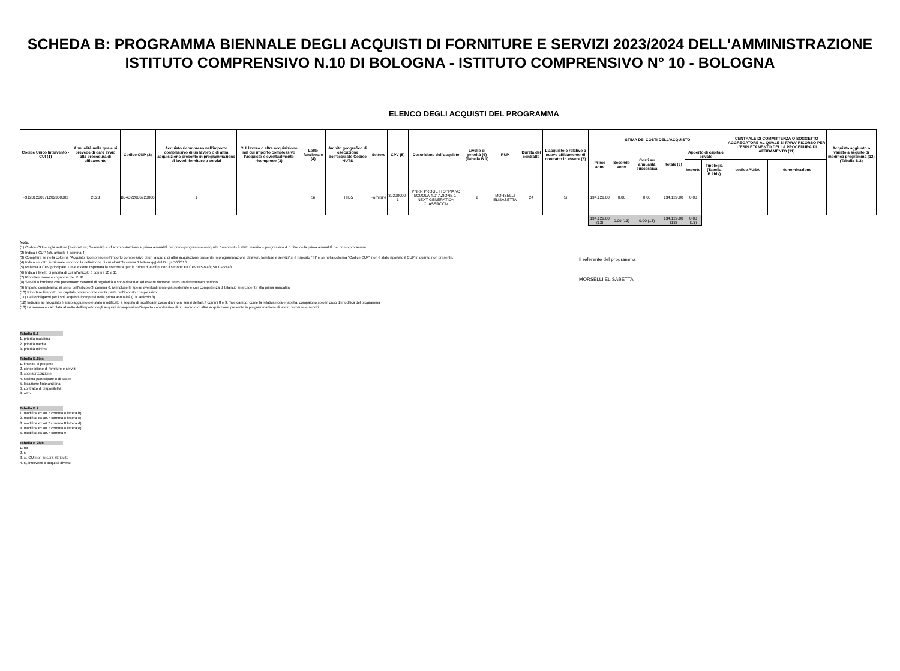SCHEDA B: PROGRAMMA BIENNALE DEGLI ACQUISTI DI FORNITURE E SERVIZI 2023/2024 DELL'AMMINISTRAZIONE
ISTITUTO COMPRENSIVO N.10 DI BOLOGNA - ISTITUTO COMPRENSIVO N° 10 - BOLOGNA
ELENCO DEGLI ACQUISTI DEL PROGRAMMA
| Codice Unico Intervento - CUI (1) | Annualità nella quale si prevede di dare avvio alla procedura di affidamento | Codice CUP (2) | Acquisto ricompreso nell'importo complessivo di un lavoro o di altra acquisizione presente in programmazione di lavori, forniture e servizi | CUI lavoro o altra acquisizione nel cui importo complessivo l'acquisto è eventualmente ricompreso (3) | Lotto funzionale (4) | Ambito geografico di esecuzione dell'acquisto Codice NUTS | Settore | CPV (5) | Descrizione dell'acquisto | Livello di priorità (6) (Tabella B.1) | RUP | Durata del contratto | L'acquisto è relativo a nuovo affidamento di contratto in essere (8) | STIMA DEI COSTI DELL'ACQUISTO | | | | | | CENTRALE DI COMMITTENZA O SOGGETTO AGGREGATORE AL QUALE SI FARA' RICORSO PER L'ESPLETAMENTO DELLA PROCEDURA DI AFFIDAMENTO (11) | | Acquisto aggiunto o variato a seguito di modifica programma (12) (Tabella B.2) |
| --- | --- | --- | --- | --- | --- | --- | --- | --- | --- | --- | --- | --- | --- | --- | --- | --- | --- | --- | --- | --- | --- | --- |
| | | | | | | | | | | | | | | Primo anno | Secondo anno | Costi su annualità successiva | Totale (9) | Apporto di capitale privato | | | | |
| | | | | | | | | | | | | | | | | | | Importo | Tipologia (Tabella B.1bis) | codice AUSA | denominazione | |
| F91201230371202300002 | 2023 | B34D22006220006 | 1 | | Si | ITH55 | Forniture | 30200000-1 | PNRR PROGETTO "PIANO SCUOLA 4.0" AZIONE 1 - NEXT GENERATION CLASSROOM | 2 | MORSELLI ELISABETTA | 24 | Si | 134,129.00 | 0.00 | 0.00 | 134,129.00 | 0.00 | | | | |
| | | | | | | | | | | | | | | 134,129.00 (13) | 0.00 (13) | 0.00 (13) | 134,129.00 (13) | 0.00 (13) | | | | |
Note:
(1) Codice CUI = sigla settore (F=forniture; S=servizi) + cf amministrazione + prima annualità del primo programma nel quale l'intervento è stato inserito + progressivo di 5 cifre della prima annualità del primo proramma
(2) Indica il CUP (cfr. articolo 6 comma 4)
(3) Compilare se nella colonna "Acquisto ricompreso nell'importo complessivo di un lavoro o di altra acquisizione presente in programmazione di lavori, forniture e servizi" si è risposto "SI" e se nella colonna "Codice CUP" non è stato riportato il CUP in quanto non presente.
(4) Indica se lotto funzionale secondo la definizione di cui all'art.3 comma 1 lettera qq) del D.Lgs.50/2016
(5) Relativa a CPV principale. Deve essere rispettata la coerenza, per le prime due cifre, con il settore: F= CPV<45 o 48; S= CPV>48
(6) Indica il livello di priorità di cui all'articolo 6 commi 10 e 11
(7) Riportare nome e cognome del RUP
(8) Servizi o forniture che presentano caratteri di regolarità o sono destinati ad essere rinnovati entro un determinato periodo.
(9) Importo complessivo ai sensi dell'articolo 3, comma 6, ivi incluse le spese eventualmente già sostenute e con competenza di bilancio antecedente alla prima annualità
(10) Riportare l'importo del capitale privato come quota parte dell'importo complessivo
(11) Dati obbligatori per i soli acquisti ricompresi nella prima annualità (Cfr. articolo 8)
(12) Indicare se l'acquisto è stato aggiunto o è stato modificato a seguito di modifica in corso d'anno ai sensi dell'art.7 commi 8 e 9. Tale campo, come la relativa nota e tabella, compaiono solo in caso di modifica del programma
(13) La somma è calcolata al netto dell'importo degli acquisti ricompresi nell'importo complessivo di un lavoro o di altra acquisizione presente in programmazione di lavori, forniture e servizi
Il referente del programma
MORSELLI ELISABETTA
Tabella B.1
1. priorità massima
2. priorità media
3. priorità minima
Tabella B.1bis
1. finanza di progetto
2. concessione di forniture e servizi
3. sponsorizzazione
4. società partecipate o di scopo
5. locazione finananziaria
6. contratto di disponibilità
9. altro
Tabella B.2
1. modifica ex art.7 comma 8 lettera b)
2. modifica ex art.7 comma 8 lettera c)
3. modifica ex art.7 comma 8 lettera d)
4. modifica ex art.7 comma 8 lettera e)
5. modifica ex art.7 comma 9
Tabella B.2bis
1. no
2. si
3. si, CUI non ancora attribuito
4. si, interventi o acquisti diversi